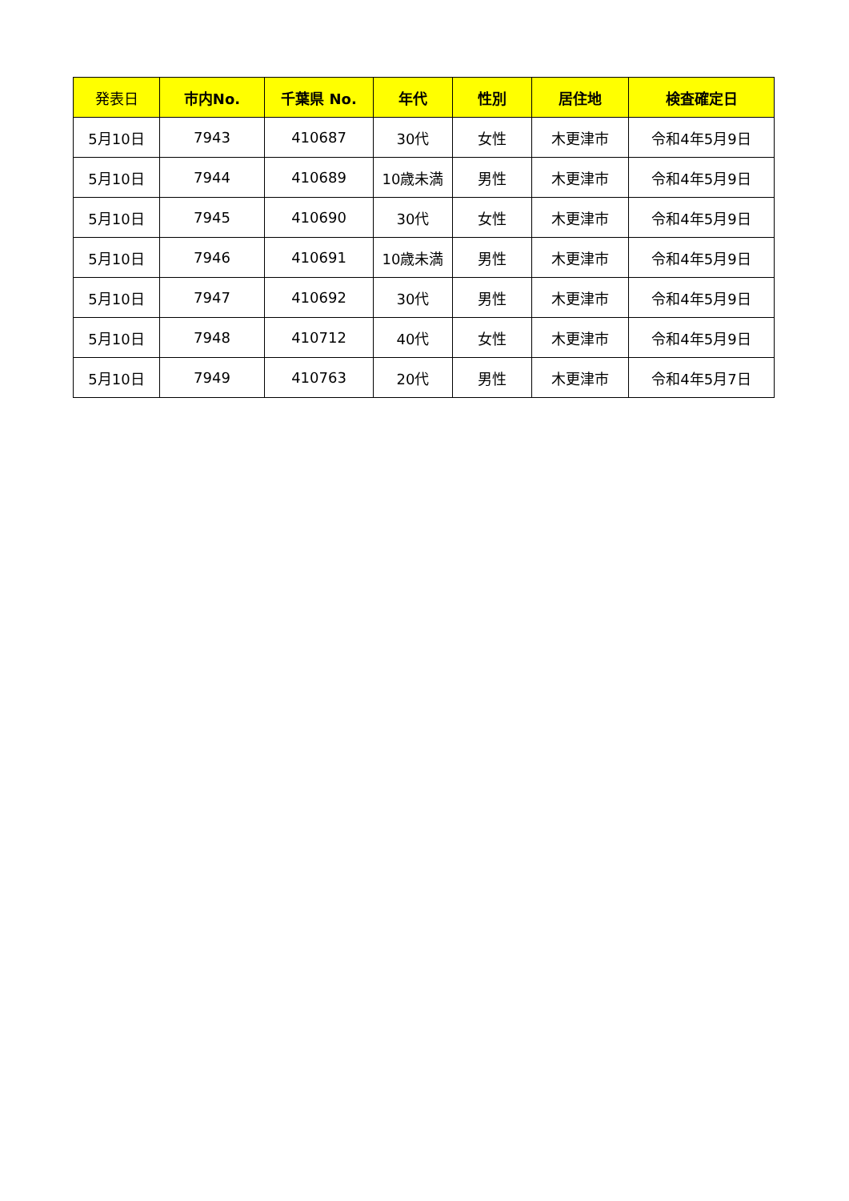| 発表日 | 市内No. | 千葉県 No. | 年代 | 性別 | 居住地 | 検査確定日 |
| --- | --- | --- | --- | --- | --- | --- |
| 5月10日 | 7943 | 410687 | 30代 | 女性 | 木更津市 | 令和4年5月9日 |
| 5月10日 | 7944 | 410689 | 10歳未満 | 男性 | 木更津市 | 令和4年5月9日 |
| 5月10日 | 7945 | 410690 | 30代 | 女性 | 木更津市 | 令和4年5月9日 |
| 5月10日 | 7946 | 410691 | 10歳未満 | 男性 | 木更津市 | 令和4年5月9日 |
| 5月10日 | 7947 | 410692 | 30代 | 男性 | 木更津市 | 令和4年5月9日 |
| 5月10日 | 7948 | 410712 | 40代 | 女性 | 木更津市 | 令和4年5月9日 |
| 5月10日 | 7949 | 410763 | 20代 | 男性 | 木更津市 | 令和4年5月7日 |